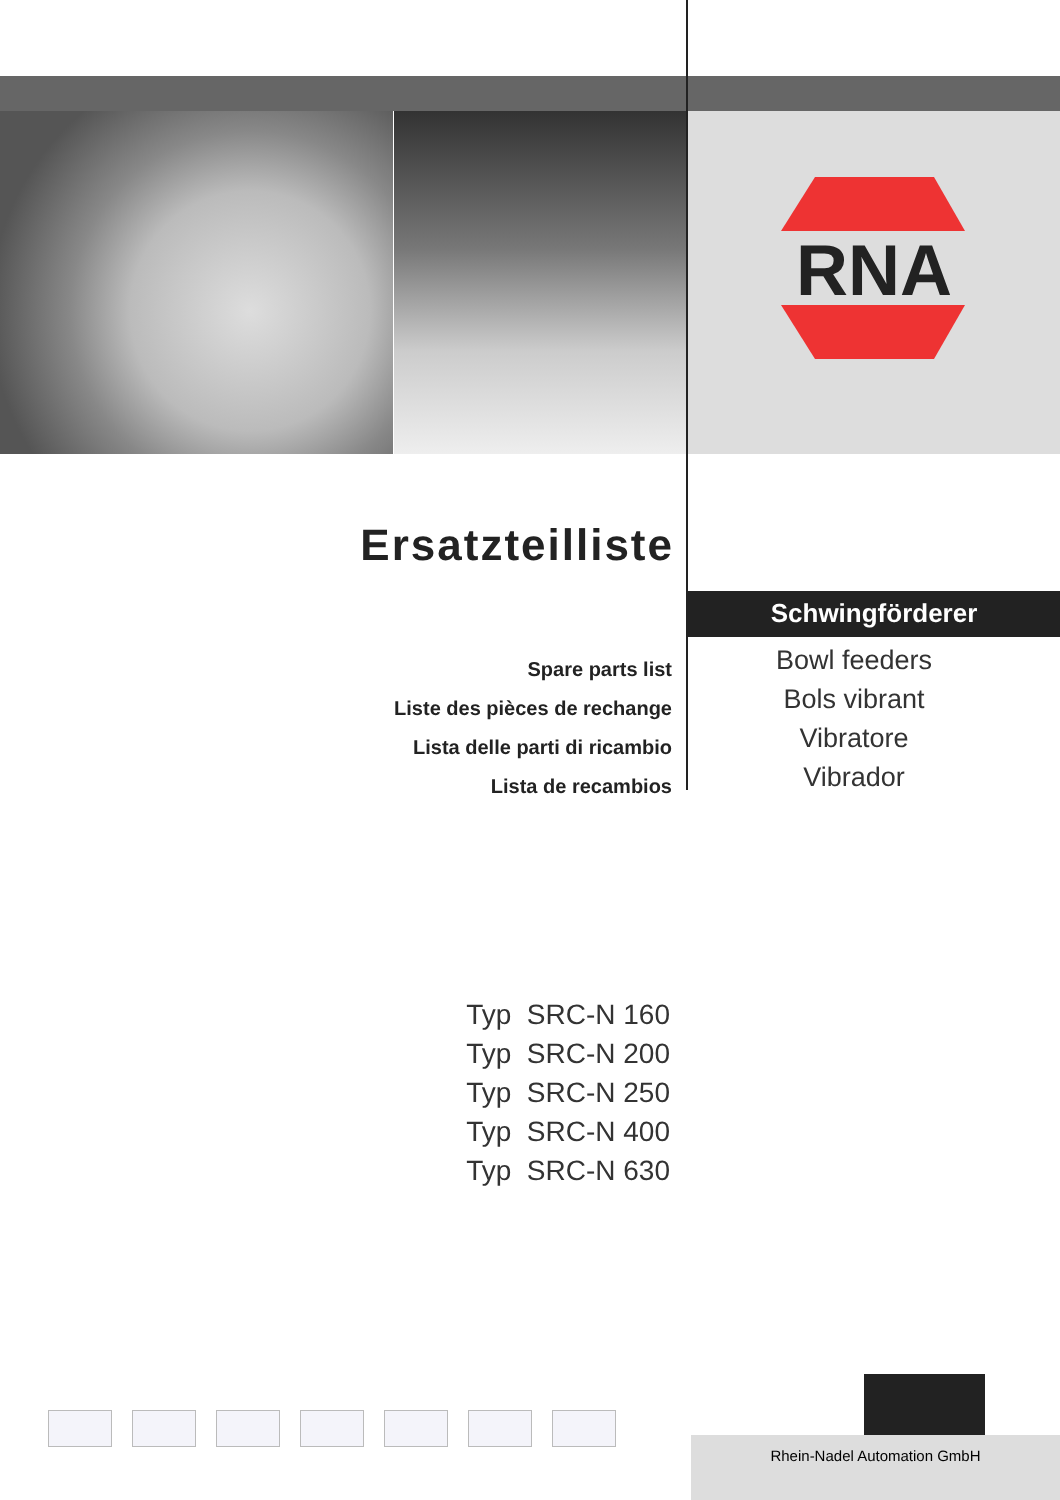RNA
Ersatzteilliste
Schwingförderer
Spare parts list
Liste des pièces de rechange
Lista delle parti di ricambio
Lista de recambios
Bowl feeders
Bols vibrant
Vibratore
Vibrador
Typ SRC-N 160
Typ SRC-N 200
Typ SRC-N 250
Typ SRC-N 400
Typ SRC-N 630
Rhein-Nadel Automation GmbH